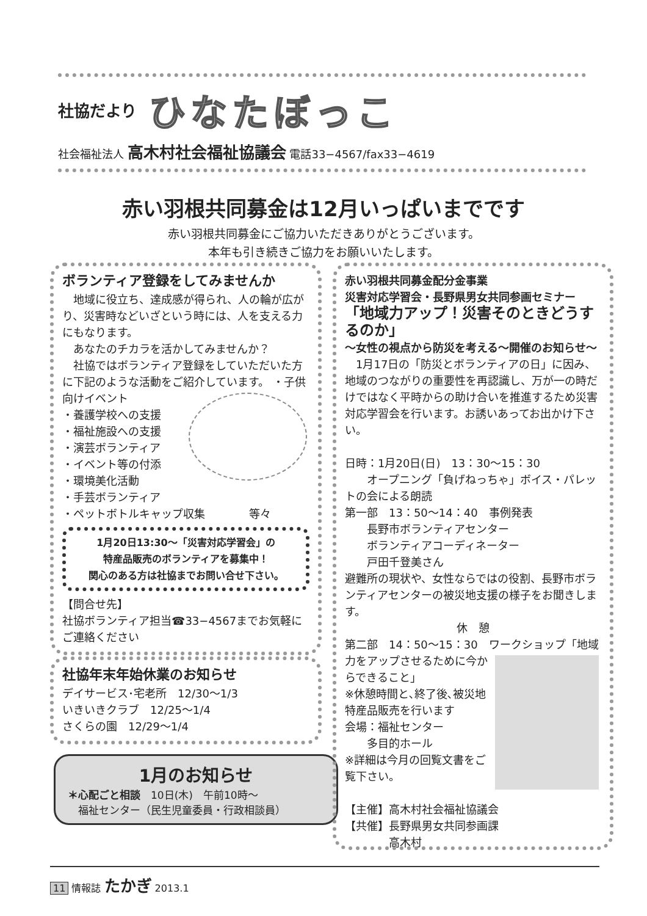社協だより ひなたぼっこ
社会福祉法人 高木村社会福祉協議会 電話33−4567/fax33−4619
赤い羽根共同募金は12月いっぱいまでです
赤い羽根共同募金にご協力いただきありがとうございます。
本年も引き続きご協力をお願いいたします。
ボランティア登録をしてみませんか
　地域に役立ち、達成感が得られ、人の輪が広がり、災害時などいざという時には、人を支える力にもなります。
　あなたのチカラを活かしてみませんか？
　社協ではボランティア登録をしていただいた方に下記のような活動をご紹介しています。
・子供向けイベント
・養護学校への支援
・福祉施設への支援
・演芸ボランティア
・イベント等の付添
・環境美化活動
・手芸ボランティア
・ペットボトルキャップ収集　　　　等々
1月20日13:30〜「災害対応学習会」の
特産品販売のボランティアを募集中！
関心のある方は社協までお問い合せ下さい。
【問合せ先】
社協ボランティア担当☎33−4567までお気軽にご連絡ください
社協年末年始休業のお知らせ
デイサービス･宅老所　12/30〜1/3
いきいきクラブ　12/25〜1/4
さくらの園　12/29〜1/4
1月のお知らせ
＊心配ごと相談　10日(木)　午前10時〜
　福祉センター（民生児童委員・行政相談員）
赤い羽根共同募金配分金事業
災害対応学習会・長野県男女共同参画セミナー
「地域力アップ！災害そのときどうするのか」
〜女性の視点から防災を考える〜開催のお知らせ〜
　1月17日の「防災とボランティアの日」に因み、地域のつながりの重要性を再認識し、万が一の時だけではなく平時からの助け合いを推進するため災害対応学習会を行います。お誘いあってお出かけ下さい。
日時：1月20日(日)　13：30〜15：30
　　オープニング「負げねっちゃ」ボイス・パレットの会による朗読
第一部　13：50〜14：40　事例発表
　　長野市ボランティアセンター
　　ボランティアコーディネーター
　　戸田千登美さん
避難所の現状や、女性ならではの役割、長野市ボランティアセンターの被災地支援の様子をお聞きします。
休　憩
第二部　14：50〜15：30　ワークショップ
「地域力をアップさせるために今からできること」
※休憩時間と､終了後､被災地特産品販売を行います
会場：福祉センター
　　多目的ホール
※詳細は今月の回覧文書をご覧下さい。
【主催】高木村社会福祉協議会
【共催】長野県男女共同参画課
　　　　高木村
11 情報誌 たかぎ 2013.1